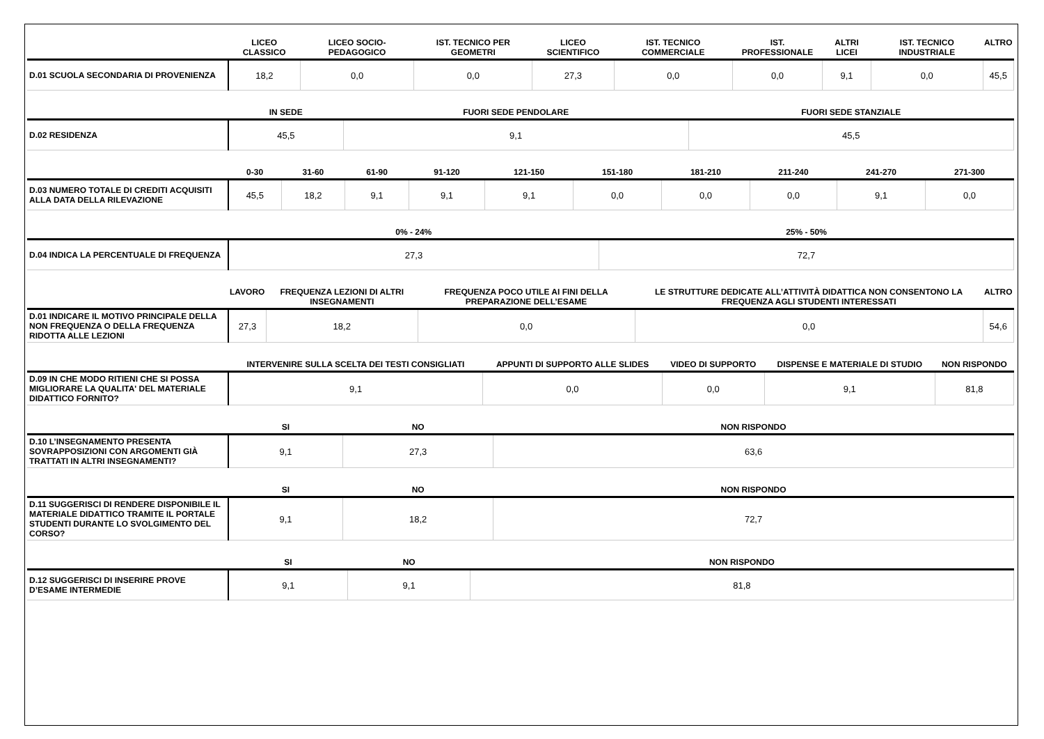| | LICEO CLASSICO | LICEO SOCIO-PEDAGOGICO | IST. TECNICO PER GEOMETRI | LICEO SCIENTIFICO | IST. TECNICO COMMERCIALE | IST. PROFESSIONALE | ALTRI LICEI | IST. TECNICO INDUSTRIALE | ALTRO |
| --- | --- | --- | --- | --- | --- | --- | --- | --- | --- |
| D.01 SCUOLA SECONDARIA DI PROVENIENZA | 18,2 | 0,0 | 0,0 | 27,3 | 0,0 | 0,0 | 9,1 | 0,0 | 45,5 |
| | IN SEDE | FUORI SEDE PENDOLARE | FUORI SEDE STANZIALE |
| --- | --- | --- | --- |
| D.02 RESIDENZA | 45,5 | 9,1 | 45,5 |
| | 0-30 | 31-60 | 61-90 | 91-120 | 121-150 | 151-180 | 181-210 | 211-240 | 241-270 | 271-300 |
| --- | --- | --- | --- | --- | --- | --- | --- | --- | --- | --- |
| D.03 NUMERO TOTALE DI CREDITI ACQUISITI ALLA DATA DELLA RILEVAZIONE | 45,5 | 18,2 | 9,1 | 9,1 | 9,1 | 0,0 | 0,0 | 0,0 | 9,1 | 0,0 |
| | 0% - 24% | 25% - 50% |
| --- | --- | --- |
| D.04 INDICA LA PERCENTUALE DI FREQUENZA | 27,3 | 72,7 |
| | LAVORO | FREQUENZA LEZIONI DI ALTRI INSEGNAMENTI | FREQUENZA POCO UTILE AI FINI DELLA PREPARAZIONE DELL’ESAME | LE STRUTTURE DEDICATE ALL’ATTIVITÀ DIDATTICA NON CONSENTONO LA FREQUENZA AGLI STUDENTI INTERESSATI | ALTRO |
| --- | --- | --- | --- | --- | --- |
| D.01 INDICARE IL MOTIVO PRINCIPALE DELLA NON FREQUENZA O DELLA FREQUENZA RIDOTTA ALLE LEZIONI | 27,3 | 18,2 | 0,0 | 0,0 | 54,6 |
| | INTERVENIRE SULLA SCELTA DEI TESTI CONSIGLIATI | APPUNTI DI SUPPORTO ALLE SLIDES | VIDEO DI SUPPORTO | DISPENSE E MATERIALE DI STUDIO | NON RISPONDO |
| --- | --- | --- | --- | --- | --- |
| D.09 IN CHE MODO RITIENI CHE SI POSSA MIGLIORARE LA QUALITA' DEL MATERIALE DIDATTICO FORNITO? | 9,1 | 0,0 | 0,0 | 9,1 | 81,8 |
| | SI | NO | NON RISPONDO |
| --- | --- | --- | --- |
| D.10 L’INSEGNAMENTO PRESENTA SOVRAPPOSIZIONI CON ARGOMENTI GIÀ TRATTATI IN ALTRI INSEGNAMENTI? | 9,1 | 27,3 | 63,6 |
| | SI | NO | NON RISPONDO |
| --- | --- | --- | --- |
| D.11 SUGGERISCI DI RENDERE DISPONIBILE IL MATERIALE DIDATTICO TRAMITE IL PORTALE STUDENTI DURANTE LO SVOLGIMENTO DEL CORSO? | 9,1 | 18,2 | 72,7 |
| | SI | NO | NON RISPONDO |
| --- | --- | --- | --- |
| D.12 SUGGERISCI DI INSERIRE PROVE D’ESAME INTERMEDIE | 9,1 | 9,1 | 81,8 |